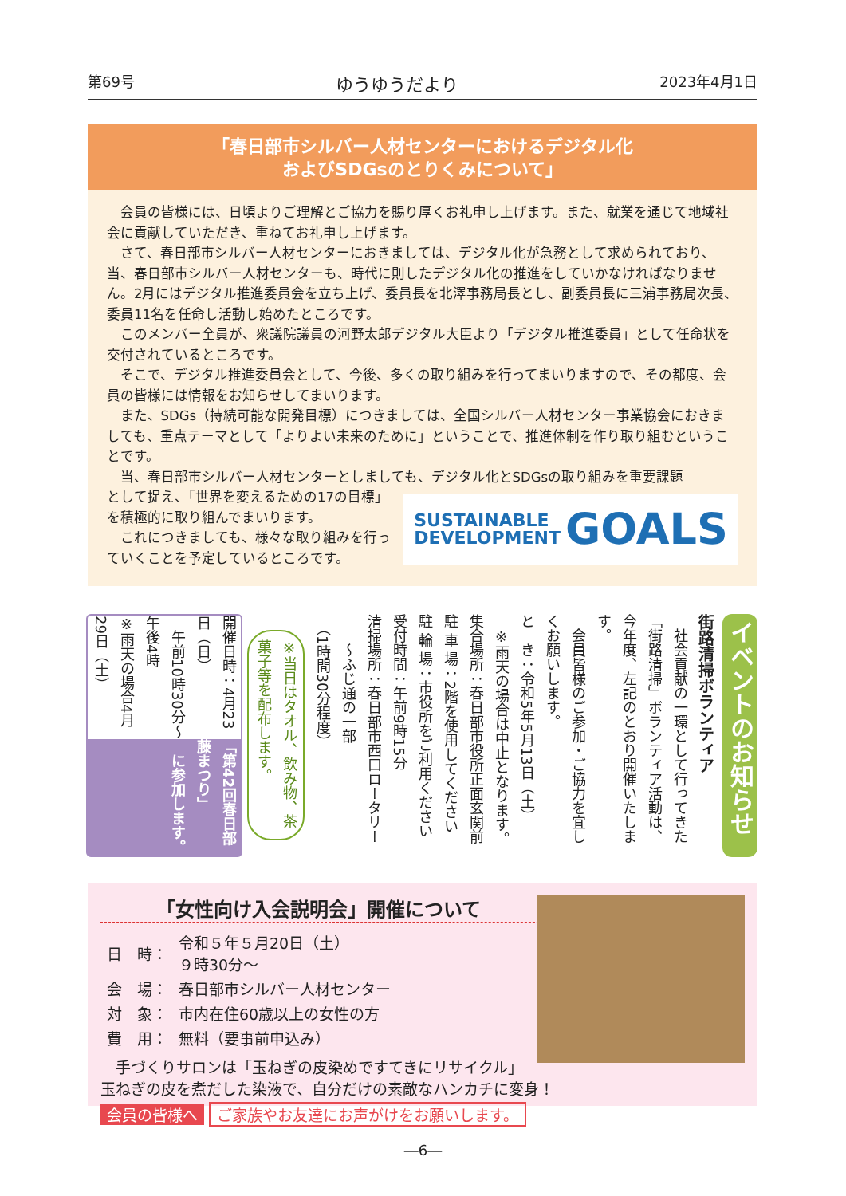第69号 ゆうゆうだより 2023年4月1日
「春日部市シルバー人材センターにおけるデジタル化
およびSDGsのとりくみについて」
会員の皆様には、日頃よりご理解とご協力を賜り厚くお礼申し上げます。また、就業を通じて地域社会に貢献していただき、重ねてお礼申し上げます。
さて、春日部市シルバー人材センターにおきましては、デジタル化が急務として求められており、当、春日部市シルバー人材センターも、時代に則したデジタル化の推進をしていかなければなりません。2月にはデジタル推進委員会を立ち上げ、委員長を北澤事務局長とし、副委員長に三浦事務局次長、委員11名を任命し活動し始めたところです。
このメンバー全員が、衆議院議員の河野太郎デジタル大臣より「デジタル推進委員」として任命状を交付されているところです。
そこで、デジタル推進委員会として、今後、多くの取り組みを行ってまいりますので、その都度、会員の皆様には情報をお知らせしてまいります。
また、SDGs（持続可能な開発目標）につきましては、全国シルバー人材センター事業協会におきましても、重点テーマとして「よりよい未来のために」ということで、推進体制を作り取り組むということです。
当、春日部市シルバー人材センターとしましても、デジタル化とSDGsの取り組みを重要課題
SUSTAINABLE
DEVELOPMENT GOALS
として捉え、「世界を変えるための17の目標」を積極的に取り組んでまいります。
これにつきましても、様々な取り組みを行っていくことを予定しているところです。
イベントのお知らせ
街路清掃ボランティア
　社会貢献の一環として行ってきた「街路清掃」ボランティア活動は、今年度、左記のとおり開催いたします。
　会員皆様のご参加・ご協力を宜しくお願いします。
と　き：令和5年5月13日（土）
　※雨天の場合は中止となります。
集合場所：春日部市役所正面玄関前
駐 車 場：2階を使用してください
駐 輪 場：市役所をご利用ください
受付時間：午前9時15分
清掃場所：春日部市西口ロータリー
　　～ふじ通の一部
　（1時間30分程度）
※当日はタオル、飲み物、茶菓子等を配布します。
「第42回春日部藤まつり」
　に参加します。
開催日時：4月23日（日）
　午前10時30分～午後4時
※雨天の場合4月29日（土）
「女性向け入会説明会」開催について
| 日 時： | 令和５年５月20日（土） ９時30分～ |
| 会 場： | 春日部市シルバー人材センター |
| 対 象： | 市内在住60歳以上の女性の方 |
| 費 用： | 無料（要事前申込み） |
　手づくりサロンは「玉ねぎの皮染めですてきにリサイクル」
玉ねぎの皮を煮だした染液で、自分だけの素敵なハンカチに変身！
会員の皆様へ ご家族やお友達にお声がけをお願いします。
―6―